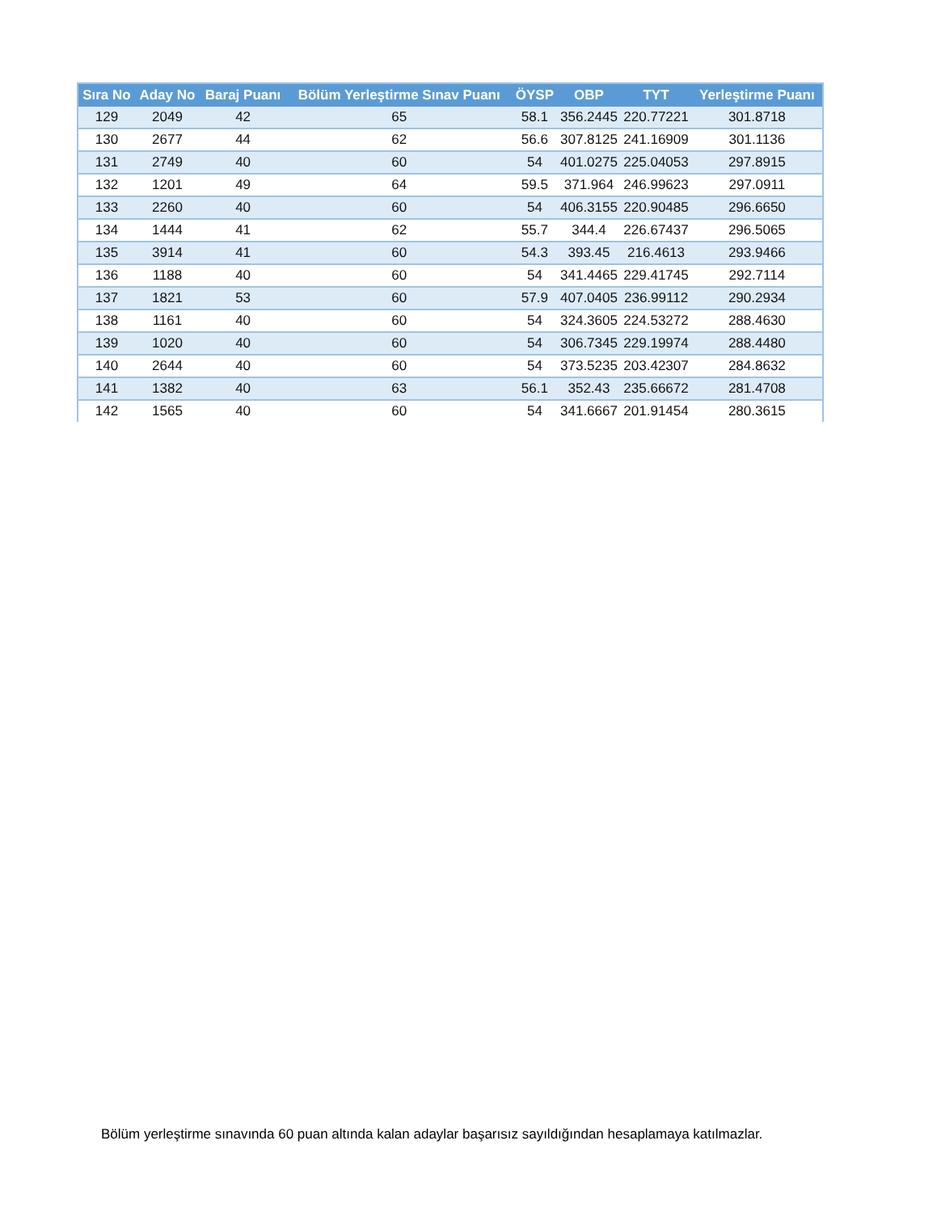| Sıra No | Aday No | Baraj Puanı | Bölüm Yerleştirme Sınav Puanı | ÖYSP | OBP | TYT | Yerleştirme Puanı |
| --- | --- | --- | --- | --- | --- | --- | --- |
| 129 | 2049 | 42 | 65 | 58.1 | 356.2445 | 220.77221 | 301.8718 |
| 130 | 2677 | 44 | 62 | 56.6 | 307.8125 | 241.16909 | 301.1136 |
| 131 | 2749 | 40 | 60 | 54 | 401.0275 | 225.04053 | 297.8915 |
| 132 | 1201 | 49 | 64 | 59.5 | 371.964 | 246.99623 | 297.0911 |
| 133 | 2260 | 40 | 60 | 54 | 406.3155 | 220.90485 | 296.6650 |
| 134 | 1444 | 41 | 62 | 55.7 | 344.4 | 226.67437 | 296.5065 |
| 135 | 3914 | 41 | 60 | 54.3 | 393.45 | 216.4613 | 293.9466 |
| 136 | 1188 | 40 | 60 | 54 | 341.4465 | 229.41745 | 292.7114 |
| 137 | 1821 | 53 | 60 | 57.9 | 407.0405 | 236.99112 | 290.2934 |
| 138 | 1161 | 40 | 60 | 54 | 324.3605 | 224.53272 | 288.4630 |
| 139 | 1020 | 40 | 60 | 54 | 306.7345 | 229.19974 | 288.4480 |
| 140 | 2644 | 40 | 60 | 54 | 373.5235 | 203.42307 | 284.8632 |
| 141 | 1382 | 40 | 63 | 56.1 | 352.43 | 235.66672 | 281.4708 |
| 142 | 1565 | 40 | 60 | 54 | 341.6667 | 201.91454 | 280.3615 |
Bölüm yerleştirme sınavında 60 puan altında kalan adaylar başarısız sayıldığından hesaplamaya katılmazlar.